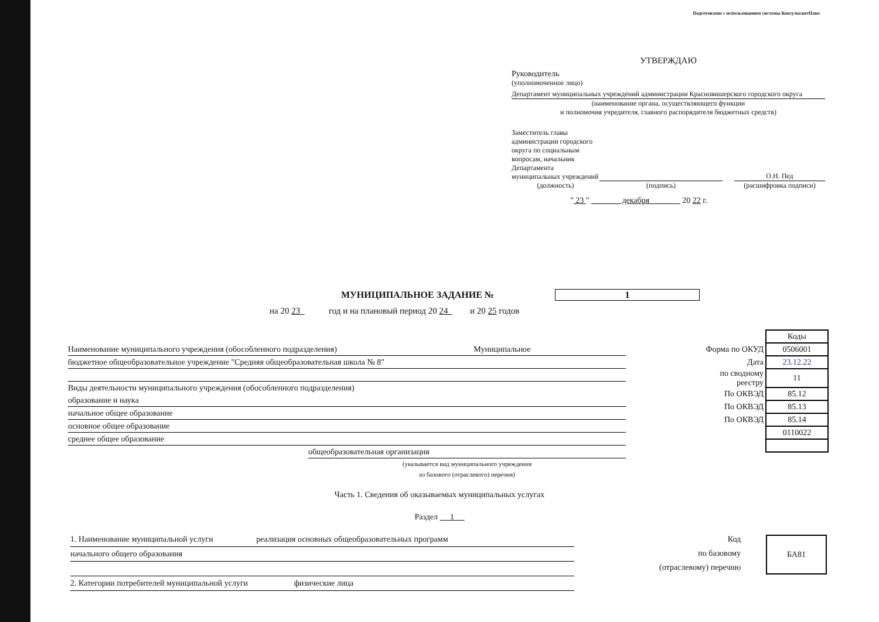Подготовлено с использованием системы КонсультантПлюс
УТВЕРЖДАЮ
Руководитель
(уполномоченное лицо)
Департамент муниципальных учреждений администрации Красновишерского городского округа
(наименование органа, осуществляющего функции
и полномочия учредителя, главного распорядителя бюджетных средств)
Заместитель главы администрации городского округа по социальным вопросам, начальник Департамента муниципальных учреждений
О.Н. Пед
(должность) (подпись) (расшифровка подписи)
" 23 " декабря 20 22 г.
МУНИЦИПАЛЬНОЕ ЗАДАНИЕ № 1
на 20 23 год и на плановый период 20 24 и 20 25 годов
Наименование муниципального учреждения (обособленного подразделения) Муниципальное
бюджетное общеобразовательное учреждение "Средняя общеобразовательная школа № 8"
Виды деятельности муниципального учреждения (обособленного подразделения)
образование и наука
начальное общее образование
основное общее образование
среднее общее образование
общеобразовательная организация
(указывается вид муниципального учреждения
из базового (отраслевого) перечня)
| | Коды |
| Форма по ОКУД | 0506001 |
| Дата | 23.12.22 |
| по сводному реестру | 11 |
| По ОКВЭД | 85.12 |
| По ОКВЭД | 85.13 |
| По ОКВЭД | 85.14 |
| | 0110022 |
Часть 1. Сведения об оказываемых муниципальных услугах
Раздел 1
1. Наименование муниципальной услуги реализация основных общеобразовательных программ
начального общего образования
2. Категории потребителей муниципальной услуги физические лица
Код
по базовому
(отраслевому) перечню
БА81